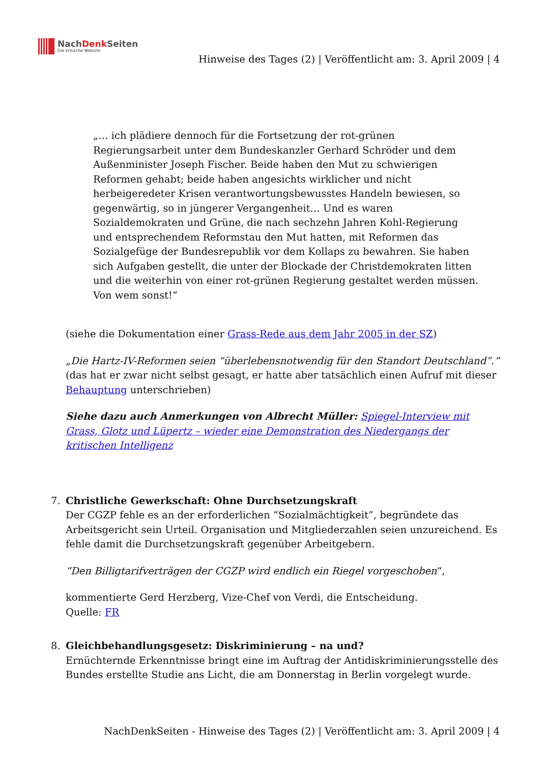NachDenk Seiten
Die kritische Website
Hinweise des Tages (2) | Veröffentlicht am: 3. April 2009 | 4
„… ich plädiere dennoch für die Fortsetzung der rot-grünen Regierungsarbeit unter dem Bundeskanzler Gerhard Schröder und dem Außenminister Joseph Fischer. Beide haben den Mut zu schwierigen Reformen gehabt; beide haben angesichts wirklicher und nicht herbeigeredeter Krisen verantwortungsbewusstes Handeln bewiesen, so gegenwärtig, so in jüngerer Vergangenheit… Und es waren Sozialdemokraten und Grüne, die nach sechzehn Jahren Kohl-Regierung und entsprechendem Reformstau den Mut hatten, mit Reformen das Sozialgefüge der Bundesrepublik vor dem Kollaps zu bewahren. Sie haben sich Aufgaben gestellt, die unter der Blockade der Christdemokraten litten und die weiterhin von einer rot-grünen Regierung gestaltet werden müssen. Von wem sonst!“
(siehe die Dokumentation einer Grass-Rede aus dem Jahr 2005 in der SZ)
„Die Hartz-IV-Reformen seien “überlebensnotwendig für den Standort Deutschland”.“ (das hat er zwar nicht selbst gesagt, er hatte aber tatsächlich einen Aufruf mit dieser Behauptung unterschrieben)
Siehe dazu auch Anmerkungen von Albrecht Müller: Spiegel-Interview mit Grass, Glotz und Lüpertz – wieder eine Demonstration des Niedergangs der kritischen Intelligenz
7. Christliche Gewerkschaft: Ohne Durchsetzungskraft
Der CGZP fehle es an der erforderlichen “Sozialmächtigkeit”, begründete das Arbeitsgericht sein Urteil. Organisation und Mitgliederzahlen seien unzureichend. Es fehle damit die Durchsetzungskraft gegenüber Arbeitgebern.
“Den Billigtarifverträgen der CGZP wird endlich ein Riegel vorgeschoben“,
kommentierte Gerd Herzberg, Vize-Chef von Verdi, die Entscheidung.
Quelle: FR
8. Gleichbehandlungsgesetz: Diskriminierung – na und?
Ernüchternde Erkenntnisse bringt eine im Auftrag der Antidiskriminierungsstelle des Bundes erstellte Studie ans Licht, die am Donnerstag in Berlin vorgelegt wurde.
NachDenkSeiten - Hinweise des Tages (2) | Veröffentlicht am: 3. April 2009 | 4